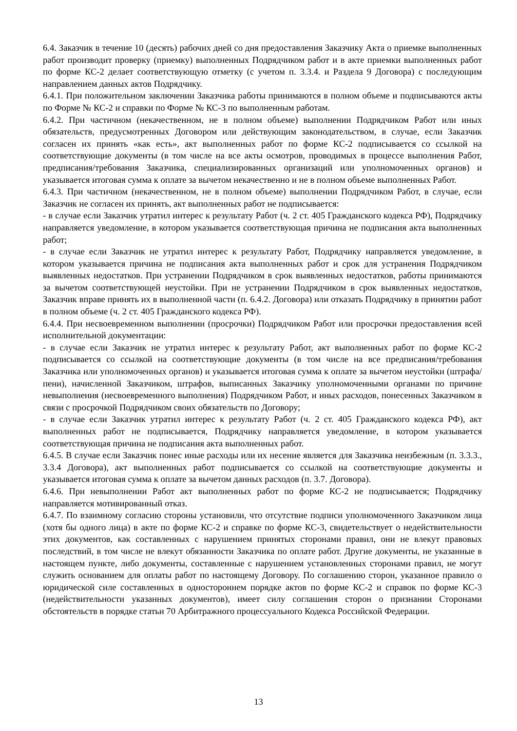6.4. Заказчик в течение 10 (десять) рабочих дней со дня предоставления Заказчику Акта о приемке выполненных работ производит проверку (приемку) выполненных Подрядчиком работ и в акте приемки выполненных работ по форме КС-2 делает соответствующую отметку (с учетом п. 3.3.4. и Раздела 9 Договора) с последующим направлением данных актов Подрядчику.
6.4.1. При положительном заключении Заказчика работы принимаются в полном объеме и подписываются акты по Форме № КС-2 и справки по Форме № КС-3 по выполненным работам.
6.4.2. При частичном (некачественном, не в полном объеме) выполнении Подрядчиком Работ или иных обязательств, предусмотренных Договором или действующим законодательством, в случае, если Заказчик согласен их принять «как есть», акт выполненных работ по форме КС-2 подписывается со ссылкой на соответствующие документы (в том числе на все акты осмотров, проводимых в процессе выполнения Работ, предписания/требования Заказчика, специализированных организаций или уполномоченных органов) и указывается итоговая сумма к оплате за вычетом некачественно и не в полном объеме выполненных Работ.
6.4.3. При частичном (некачественном, не в полном объеме) выполнении Подрядчиком Работ, в случае, если Заказчик не согласен их принять, акт выполненных работ не подписывается:
- в случае если Заказчик утратил интерес к результату Работ (ч. 2 ст. 405 Гражданского кодекса РФ), Подрядчику направляется уведомление, в котором указывается соответствующая причина не подписания акта выполненных работ;
- в случае если Заказчик не утратил интерес к результату Работ, Подрядчику направляется уведомление, в котором указывается причина не подписания акта выполненных работ и срок для устранения Подрядчиком выявленных недостатков. При устранении Подрядчиком в срок выявленных недостатков, работы принимаются за вычетом соответствующей неустойки. При не устранении Подрядчиком в срок выявленных недостатков, Заказчик вправе принять их в выполненной части (п. 6.4.2. Договора) или отказать Подрядчику в принятии работ в полном объеме (ч. 2 ст. 405 Гражданского кодекса РФ).
6.4.4. При несвоевременном выполнении (просрочки) Подрядчиком Работ или просрочки предоставления всей исполнительной документации:
- в случае если Заказчик не утратил интерес к результату Работ, акт выполненных работ по форме КС-2 подписывается со ссылкой на соответствующие документы (в том числе на все предписания/требования Заказчика или уполномоченных органов) и указывается итоговая сумма к оплате за вычетом неустойки (штрафа/пени), начисленной Заказчиком, штрафов, выписанных Заказчику уполномоченными органами по причине невыполнения (несвоевременного выполнения) Подрядчиком Работ, и иных расходов, понесенных Заказчиком в связи с просрочкой Подрядчиком своих обязательств по Договору;
- в случае если Заказчик утратил интерес к результату Работ (ч. 2 ст. 405 Гражданского кодекса РФ), акт выполненных работ не подписывается, Подрядчику направляется уведомление, в котором указывается соответствующая причина не подписания акта выполненных работ.
6.4.5. В случае если Заказчик понес иные расходы или их несение является для Заказчика неизбежным (п. 3.3.3., 3.3.4 Договора), акт выполненных работ подписывается со ссылкой на соответствующие документы и указывается итоговая сумма к оплате за вычетом данных расходов (п. 3.7. Договора).
6.4.6. При невыполнении Работ акт выполненных работ по форме КС-2 не подписывается; Подрядчику направляется мотивированный отказ.
6.4.7. По взаимному согласию стороны установили, что отсутствие подписи уполномоченного Заказчиком лица (хотя бы одного лица) в акте по форме КС-2 и справке по форме КС-3, свидетельствует о недействительности этих документов, как составленных с нарушением принятых сторонами правил, они не влекут правовых последствий, в том числе не влекут обязанности Заказчика по оплате работ. Другие документы, не указанные в настоящем пункте, либо документы, составленные с нарушением установленных сторонами правил, не могут служить основанием для оплаты работ по настоящему Договору. По соглашению сторон, указанное правило о юридической силе составленных в одностороннем порядке актов по форме КС-2 и справок по форме КС-3 (недействительности указанных документов), имеет силу соглашения сторон о признании Сторонами обстоятельств в порядке статьи 70 Арбитражного процессуального Кодекса Российской Федерации.
13